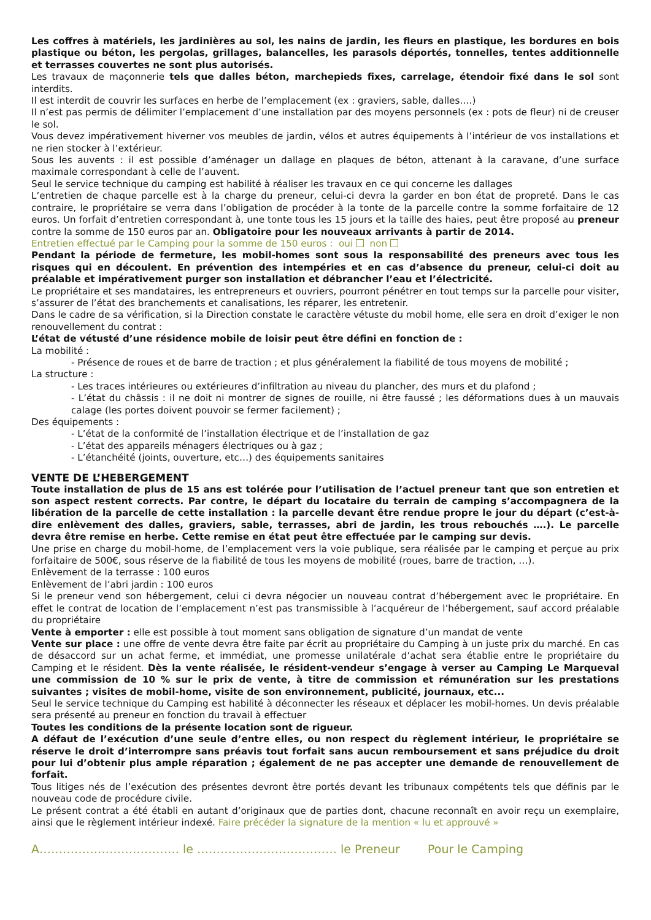Les coffres à matériels, les jardinières au sol, les nains de jardin, les fleurs en plastique, les bordures en bois plastique ou béton, les pergolas, grillages, balancelles, les parasols déportés, tonnelles, tentes additionnelle et terrasses couvertes ne sont plus autorisés.
Les travaux de maçonnerie tels que dalles béton, marchepieds fixes, carrelage, étendoir fixé dans le sol sont interdits.
Il est interdit de couvrir les surfaces en herbe de l’emplacement (ex : graviers, sable, dalles….)
Il n’est pas permis de délimiter l’emplacement d’une installation par des moyens personnels (ex : pots de fleur) ni de creuser le sol.
Vous devez impérativement hiverner vos meubles de jardin, vélos et autres équipements à l’intérieur de vos installations et ne rien stocker à l’extérieur.
Sous les auvents : il est possible d’aménager un dallage en plaques de béton, attenant à la caravane, d’une surface maximale correspondant à celle de l’auvent.
Seul le service technique du camping est habilité à réaliser les travaux en ce qui concerne les dallages
L’entretien de chaque parcelle est à la charge du preneur, celui-ci devra la garder en bon état de propreté. Dans le cas contraire, le propriétaire se verra dans l’obligation de procéder à la tonte de la parcelle contre la somme forfaitaire de 12 euros. Un forfait d’entretien correspondant à, une tonte tous les 15 jours et la taille des haies, peut être proposé au preneur contre la somme de 150 euros par an. Obligatoire pour les nouveaux arrivants à partir de 2014.
Entretien effectué par le Camping pour la somme de 150 euros : oui non
Pendant la période de fermeture, les mobil-homes sont sous la responsabilité des preneurs avec tous les risques qui en découlent. En prévention des intempéries et en cas d’absence du preneur, celui-ci doit au préalable et impérativement purger son installation et débrancher l’eau et l’électricité.
Le propriétaire et ses mandataires, les entrepreneurs et ouvriers, pourront pénétrer en tout temps sur la parcelle pour visiter, s’assurer de l’état des branchements et canalisations, les réparer, les entretenir.
Dans le cadre de sa vérification, si la Direction constate le caractère vétuste du mobil home, elle sera en droit d’exiger le non renouvellement du contrat :
L’état de vétusté d’une résidence mobile de loisir peut être défini en fonction de :
La mobilité :
- Présence de roues et de barre de traction ; et plus généralement la fiabilité de tous moyens de mobilité ;
La structure :
- Les traces intérieures ou extérieures d’infiltration au niveau du plancher, des murs et du plafond ;
- L’état du châssis : il ne doit ni montrer de signes de rouille, ni être faussé ; les déformations dues à un mauvais calage (les portes doivent pouvoir se fermer facilement) ;
Des équipements :
- L’état de la conformité de l’installation électrique et de l’installation de gaz
- L’état des appareils ménagers électriques ou à gaz ;
- L’étanchéité (joints, ouverture, etc…) des équipements sanitaires
VENTE DE L’HEBERGEMENT
Toute installation de plus de 15 ans est tolérée pour l’utilisation de l’actuel preneur tant que son entretien et son aspect restent corrects. Par contre, le départ du locataire du terrain de camping s’accompagnera de la libération de la parcelle de cette installation : la parcelle devant être rendue propre le jour du départ (c’est-à-dire enlèvement des dalles, graviers, sable, terrasses, abri de jardin, les trous rebouchés ….). Le parcelle devra être remise en herbe. Cette remise en état peut être effectuée par le camping sur devis.
Une prise en charge du mobil-home, de l’emplacement vers la voie publique, sera réalisée par le camping et perçue au prix forfaitaire de 500€, sous réserve de la fiabilité de tous les moyens de mobilité (roues, barre de traction, …).
Enlèvement de la terrasse : 100 euros
Enlèvement de l’abri jardin : 100 euros
Si le preneur vend son hébergement, celui ci devra négocier un nouveau contrat d’hébergement avec le propriétaire. En effet le contrat de location de l’emplacement n’est pas transmissible à l’acquéreur de l’hébergement, sauf accord préalable du propriétaire
Vente à emporter : elle est possible à tout moment sans obligation de signature d’un mandat de vente
Vente sur place : une offre de vente devra être faite par écrit au propriétaire du Camping à un juste prix du marché. En cas de désaccord sur un achat ferme, et immédiat, une promesse unilatérale d’achat sera établie entre le propriétaire du Camping et le résident. Dès la vente réalisée, le résident-vendeur s’engage à verser au Camping Le Marqueval une commission de 10 % sur le prix de vente, à titre de commission et rémunération sur les prestations suivantes ; visites de mobil-home, visite de son environnement, publicité, journaux, etc...
Seul le service technique du Camping est habilité à déconnecter les réseaux et déplacer les mobil-homes. Un devis préalable sera présenté au preneur en fonction du travail à effectuer
Toutes les conditions de la présente location sont de rigueur.
A défaut de l’exécution d’une seule d’entre elles, ou non respect du règlement intérieur, le propriétaire se réserve le droit d’interrompre sans préavis tout forfait sans aucun remboursement et sans préjudice du droit pour lui d’obtenir plus ample réparation ; également de ne pas accepter une demande de renouvellement de forfait.
Tous litiges nés de l’exécution des présentes devront être portés devant les tribunaux compétents tels que définis par le nouveau code de procédure civile.
Le présent contrat a été établi en autant d’originaux que de parties dont, chacune reconnaît en avoir reçu un exemplaire, ainsi que le règlement intérieur indexé. Faire précéder la signature de la mention « lu et approuvé »
A……………………………… le ……………………………… le Preneur Pour le Camping